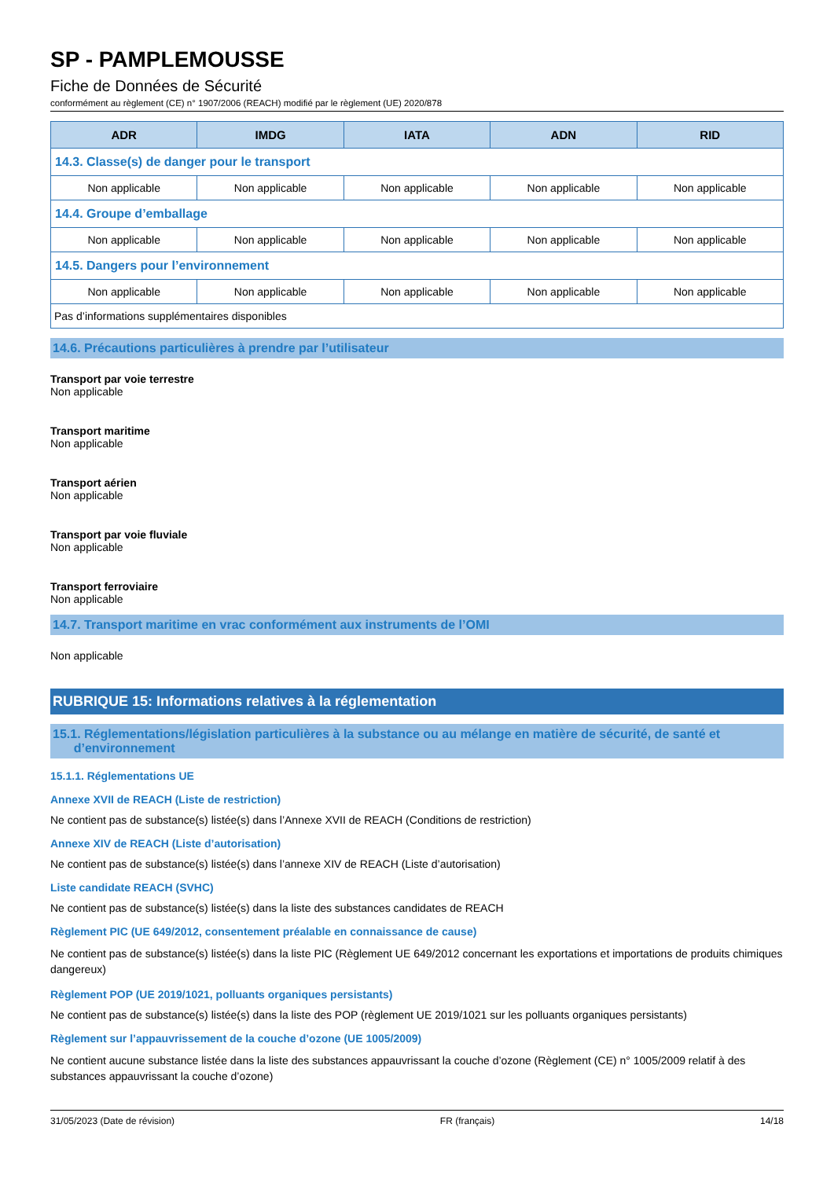SP - PAMPLEMOUSSE
Fiche de Données de Sécurité
conformément au règlement (CE) n° 1907/2006 (REACH) modifié par le règlement (UE) 2020/878
| ADR | IMDG | IATA | ADN | RID |
| --- | --- | --- | --- | --- |
| 14.3. Classe(s) de danger pour le transport | | | | |
| Non applicable | Non applicable | Non applicable | Non applicable | Non applicable |
| 14.4. Groupe d’emballage | | | | |
| Non applicable | Non applicable | Non applicable | Non applicable | Non applicable |
| 14.5. Dangers pour l’environnement | | | | |
| Non applicable | Non applicable | Non applicable | Non applicable | Non applicable |
| Pas d’informations supplémentaires disponibles | | | | |
14.6. Précautions particulières à prendre par l’utilisateur
Transport par voie terrestre
Non applicable
Transport maritime
Non applicable
Transport aérien
Non applicable
Transport par voie fluviale
Non applicable
Transport ferroviaire
Non applicable
14.7. Transport maritime en vrac conformément aux instruments de l’OMI
Non applicable
RUBRIQUE 15: Informations relatives à la réglementation
15.1. Réglementations/législation particulières à la substance ou au mélange en matière de sécurité, de santé et
d’environnement
15.1.1. Réglementations UE
Annexe XVII de REACH (Liste de restriction)
Ne contient pas de substance(s) listée(s) dans l’Annexe XVII de REACH (Conditions de restriction)
Annexe XIV de REACH (Liste d’autorisation)
Ne contient pas de substance(s) listée(s) dans l’annexe XIV de REACH (Liste d’autorisation)
Liste candidate REACH (SVHC)
Ne contient pas de substance(s) listée(s) dans la liste des substances candidates de REACH
Règlement PIC (UE 649/2012, consentement préalable en connaissance de cause)
Ne contient pas de substance(s) listée(s) dans la liste PIC (Règlement UE 649/2012 concernant les exportations et importations de produits chimiques dangereux)
Règlement POP (UE 2019/1021, polluants organiques persistants)
Ne contient pas de substance(s) listée(s) dans la liste des POP (règlement UE 2019/1021 sur les polluants organiques persistants)
Règlement sur l’appauvrissement de la couche d’ozone (UE 1005/2009)
Ne contient aucune substance listée dans la liste des substances appauvrissant la couche d’ozone (Règlement (CE) n° 1005/2009 relatif à des substances appauvrissant la couche d’ozone)
31/05/2023 (Date de révision) FR (français) 14/18